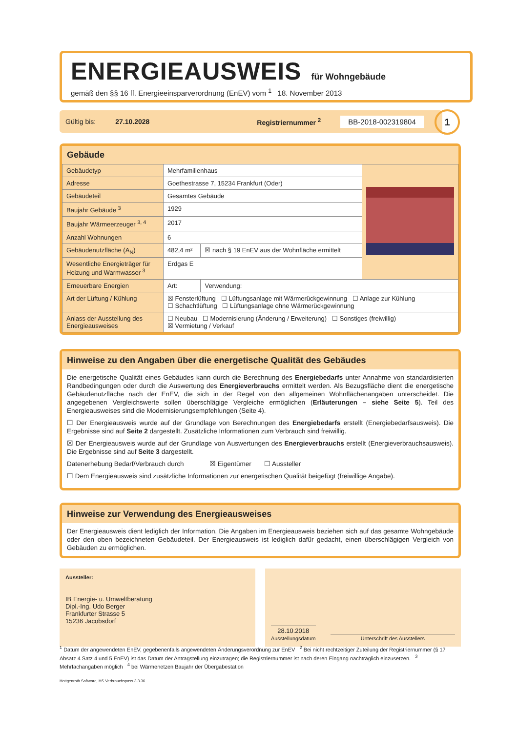ENERGIEAUSWEIS
für Wohngebäude
gemäß den §§ 16 ff. Energieeinsparverordnung (EnEV) vom <sup>1</sup> 18. November 2013
Gültig bis: 27.10.2028 Registriernummer <sup>2</sup> BB-2018-002319804 1
Gebäude
| Gebäudetyp | Mehrfamilienhaus | | |
| Adresse | Goethestrasse 7, 15234 Frankfurt (Oder) | | |
| Gebäudeteil | Gesamtes Gebäude | | |
| Baujahr Gebäude <sup>3</sup> | 1929 | | |
| Baujahr Wärmeerzeuger <sup>3, 4</sup> | 2017 | | |
| Anzahl Wohnungen | 6 | | |
| Gebäudenutzfläche (A<sub>N</sub>) | 482,4 m² | ☒ nach § 19 EnEV aus der Wohnfläche ermittelt | |
| Wesentliche Energieträger für Heizung und Warmwasser <sup>3</sup> | Erdgas E | | |
| Erneuerbare Energien | Art: | Verwendung: | |
| Art der Lüftung / Kühlung | ☒ Fensterlüftung ☐ Lüftungsanlage mit Wärmerückgewinnung ☐ Anlage zur Kühlung ☐ Schachtlüftung ☐ Lüftungsanlage ohne Wärmerückgewinnung | | |
| Anlass der Ausstellung des Energieausweises | ☐ Neubau ☐ Modernisierung (Änderung / Erweiterung) ☐ Sonstiges (freiwillig) ☒ Vermietung / Verkauf | | |
Hinweise zu den Angaben über die energetische Qualität des Gebäudes
Die energetische Qualität eines Gebäudes kann durch die Berechnung des Energiebedarfs unter Annahme von standardisierten Randbedingungen oder durch die Auswertung des Energieverbrauchs ermittelt werden. Als Bezugsfläche dient die energetische Gebäudenutzfläche nach der EnEV, die sich in der Regel von den allgemeinen Wohnflächenangaben unterscheidet. Die angegebenen Vergleichswerte sollen überschlägige Vergleiche ermöglichen (Erläuterungen – siehe Seite 5). Teil des Energieausweises sind die Modernisierungsempfehlungen (Seite 4).
☐ Der Energieausweis wurde auf der Grundlage von Berechnungen des Energiebedarfs erstellt (Energiebedarfsausweis). Die Ergebnisse sind auf Seite 2 dargestellt. Zusätzliche Informationen zum Verbrauch sind freiwillig.
☒ Der Energieausweis wurde auf der Grundlage von Auswertungen des Energieverbrauchs erstellt (Energieverbrauchsausweis). Die Ergebnisse sind auf Seite 3 dargestellt.
Datenerhebung Bedarf/Verbrauch durch ☒ Eigentümer ☐ Aussteller
☐ Dem Energieausweis sind zusätzliche Informationen zur energetischen Qualität beigefügt (freiwillige Angabe).
Hinweise zur Verwendung des Energieausweises
Der Energieausweis dient lediglich der Information. Die Angaben im Energieausweis beziehen sich auf das gesamte Wohngebäude oder den oben bezeichneten Gebäudeteil. Der Energieausweis ist lediglich dafür gedacht, einen überschlägigen Vergleich von Gebäuden zu ermöglichen.
Aussteller:
IB Energie- u. Umweltberatung
Dipl.-Ing. Udo Berger
Frankfurter Strasse 5
15236 Jacobsdorf
28.10.2018
Ausstellungsdatum Unterschrift des Ausstellers
<sup>1</sup> Datum der angewendeten EnEV, gegebenenfalls angewendeten Änderungsverordnung zur EnEV <sup>2</sup> Bei nicht rechtzeitiger Zuteilung der Registriernummer (§ 17 Absatz 4 Satz 4 und 5 EnEV) ist das Datum der Antragstellung einzutragen; die Registriernummer ist nach deren Eingang nachträglich einzusetzen. <sup>3</sup> Mehrfachangaben möglich <sup>4</sup> bei Wärmenetzen Baujahr der Übergabestation
Hottgenroth Software, HS Verbrauchspass 3.3.36